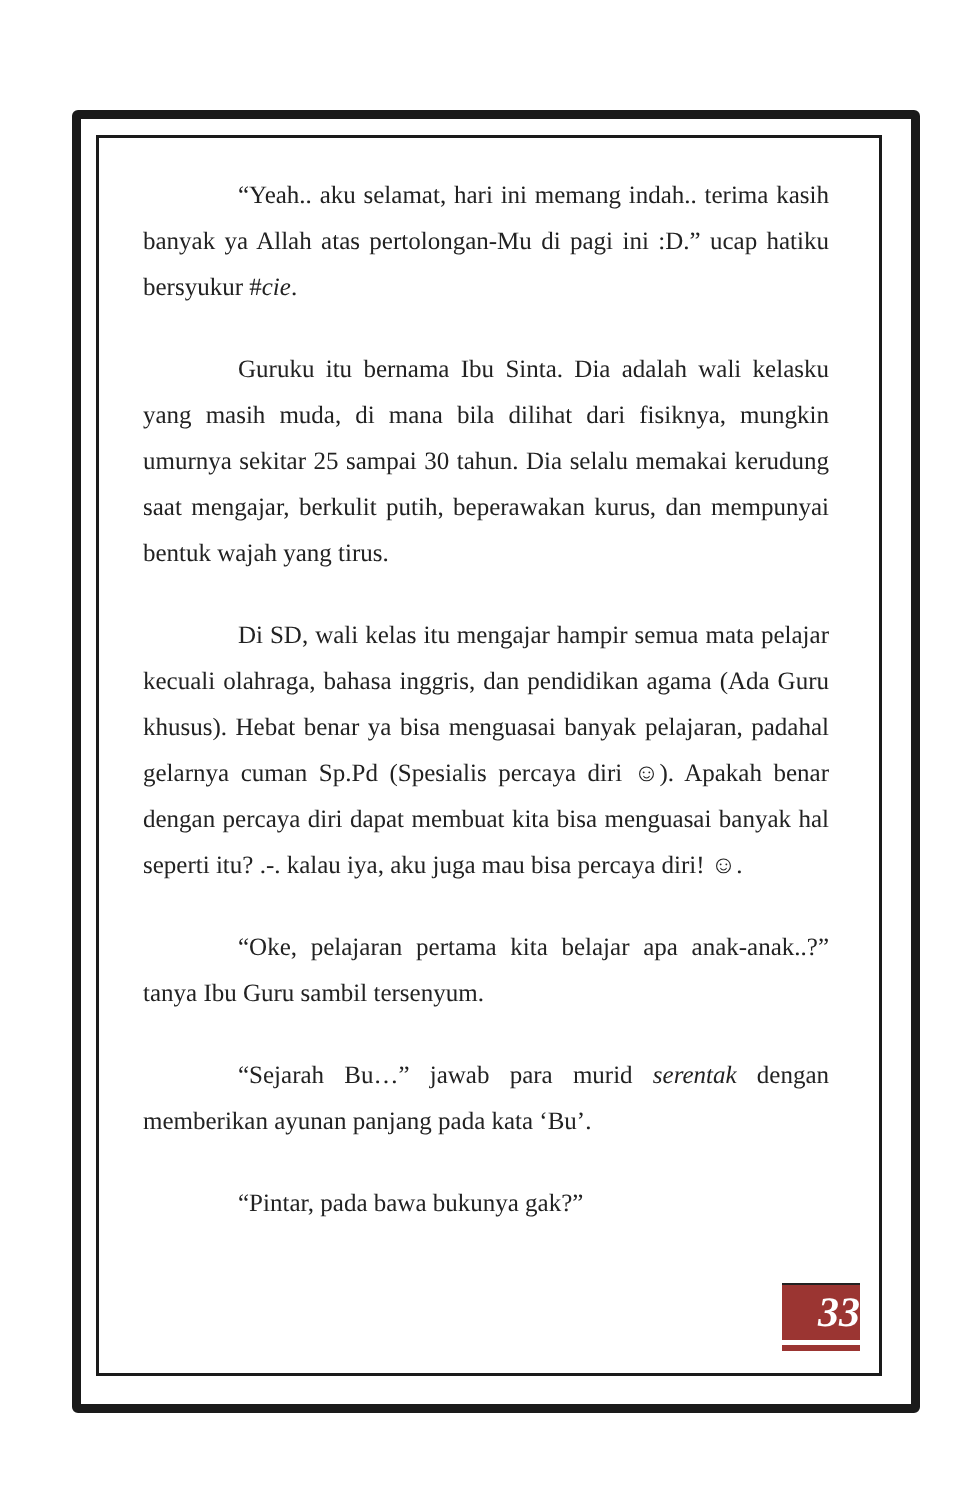“Yeah.. aku selamat, hari ini memang indah.. terima kasih banyak ya Allah atas pertolongan-Mu di pagi ini :D.” ucap hatiku bersyukur #cie.
Guruku itu bernama Ibu Sinta. Dia adalah wali kelasku yang masih muda, di mana bila dilihat dari fisiknya, mungkin umurnya sekitar 25 sampai 30 tahun. Dia selalu memakai kerudung saat mengajar, berkulit putih, beperawakan kurus, dan mempunyai bentuk wajah yang tirus.
Di SD, wali kelas itu mengajar hampir semua mata pelajar kecuali olahraga, bahasa inggris, dan pendidikan agama (Ada Guru khusus). Hebat benar ya bisa menguasai banyak pelajaran, padahal gelarnya cuman Sp.Pd (Spesialis percaya diri ☺). Apakah benar dengan percaya diri dapat membuat kita bisa menguasai banyak hal seperti itu? .-. kalau iya, aku juga mau bisa percaya diri! ☺.
“Oke, pelajaran pertama kita belajar apa anak-anak..?” tanya Ibu Guru sambil tersenyum.
“Sejarah Bu…” jawab para murid serentak dengan memberikan ayunan panjang pada kata ‘Bu’.
“Pintar, pada bawa bukunya gak?”
33